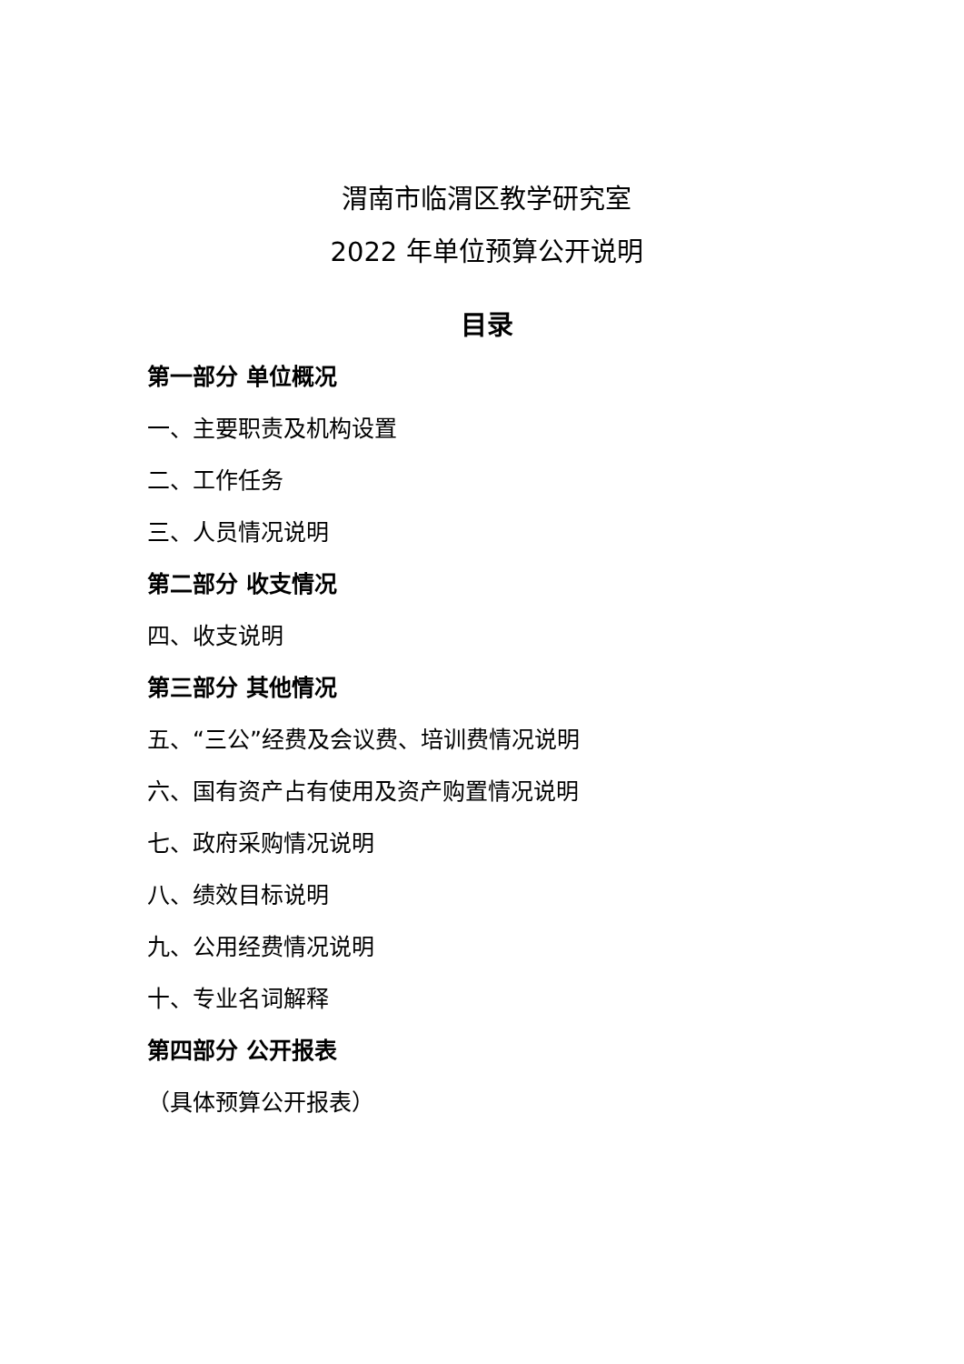渭南市临渭区教学研究室
2022 年单位预算公开说明
目录
第一部分 单位概况
一、主要职责及机构设置
二、工作任务
三、人员情况说明
第二部分 收支情况
四、收支说明
第三部分 其他情况
五、“三公”经费及会议费、培训费情况说明
六、国有资产占有使用及资产购置情况说明
七、政府采购情况说明
八、绩效目标说明
九、公用经费情况说明
十、专业名词解释
第四部分 公开报表
（具体预算公开报表）